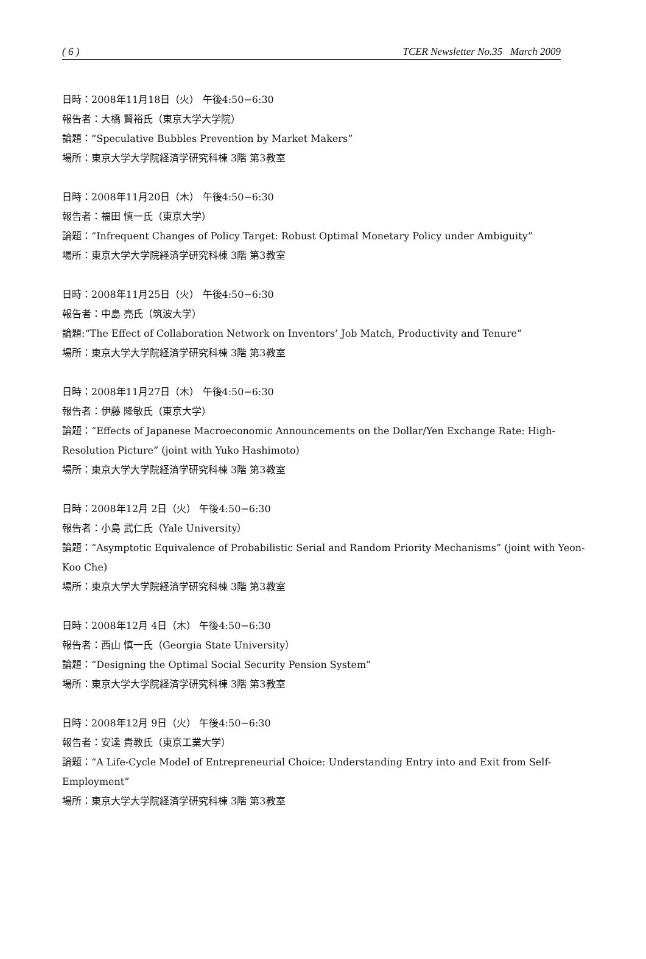( 6 ) TCER Newsletter No.35 March 2009
日時：2008年11月18日（火） 午後4:50−6:30
報告者：大橋 賢裕氏（東京大学大学院）
論題：“Speculative Bubbles Prevention by Market Makers”
場所：東京大学大学院経済学研究科棟 3階 第3教室
日時：2008年11月20日（木） 午後4:50−6:30
報告者：福田 慎一氏（東京大学）
論題：“Infrequent Changes of Policy Target: Robust Optimal Monetary Policy under Ambiguity”
場所：東京大学大学院経済学研究科棟 3階 第3教室
日時：2008年11月25日（火） 午後4:50−6:30
報告者：中島 亮氏（筑波大学）
論題:“The Effect of Collaboration Network on Inventors’ Job Match, Productivity and Tenure”
場所：東京大学大学院経済学研究科棟 3階 第3教室
日時：2008年11月27日（木） 午後4:50−6:30
報告者：伊藤 隆敏氏（東京大学）
論題：“Effects of Japanese Macroeconomic Announcements on the Dollar/Yen Exchange Rate: High-Resolution Picture” (joint with Yuko Hashimoto)
場所：東京大学大学院経済学研究科棟 3階 第3教室
日時：2008年12月 2日（火） 午後4:50−6:30
報告者：小島 武仁氏（Yale University）
論題：“Asymptotic Equivalence of Probabilistic Serial and Random Priority Mechanisms” (joint with Yeon-Koo Che)
場所：東京大学大学院経済学研究科棟 3階 第3教室
日時：2008年12月 4日（木） 午後4:50−6:30
報告者：西山 慎一氏（Georgia State University）
論題：“Designing the Optimal Social Security Pension System”
場所：東京大学大学院経済学研究科棟 3階 第3教室
日時：2008年12月 9日（火） 午後4:50−6:30
報告者：安達 貴教氏（東京工業大学）
論題：“A Life-Cycle Model of Entrepreneurial Choice: Understanding Entry into and Exit from Self-Employment”
場所：東京大学大学院経済学研究科棟 3階 第3教室